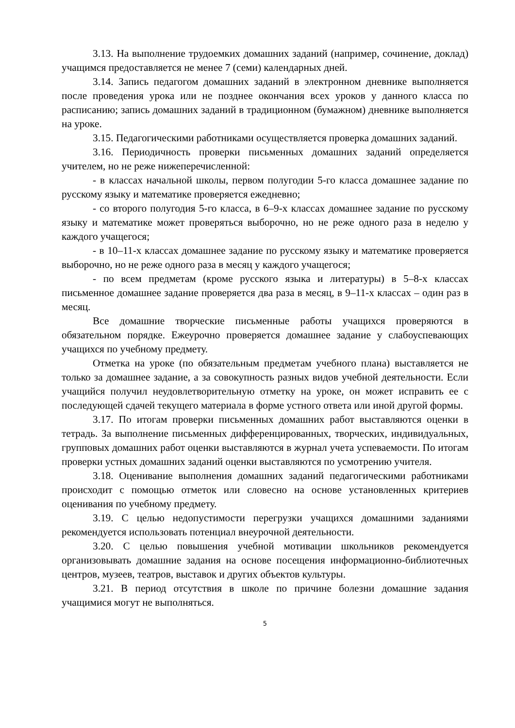3.13. На выполнение трудоемких домашних заданий (например, сочинение, доклад) учащимся предоставляется не менее 7 (семи) календарных дней.
3.14. Запись педагогом домашних заданий в электронном дневнике выполняется после проведения урока или не позднее окончания всех уроков у данного класса по расписанию; запись домашних заданий в традиционном (бумажном) дневнике выполняется на уроке.
3.15. Педагогическими работниками осуществляется проверка домашних заданий.
3.16. Периодичность проверки письменных домашних заданий определяется учителем, но не реже нижеперечисленной:
- в классах начальной школы, первом полугодии 5-го класса домашнее задание по русскому языку и математике проверяется ежедневно;
- со второго полугодия 5-го класса, в 6–9-х классах домашнее задание по русскому языку и математике может проверяться выборочно, но не реже одного раза в неделю у каждого учащегося;
- в 10–11-х классах домашнее задание по русскому языку и математике проверяется выборочно, но не реже одного раза в месяц у каждого учащегося;
- по всем предметам (кроме русского языка и литературы) в 5–8-х классах письменное домашнее задание проверяется два раза в месяц, в 9–11-х классах – один раз в месяц.
Все домашние творческие письменные работы учащихся проверяются в обязательном порядке. Ежеурочно проверяется домашнее задание у слабоуспевающих учащихся по учебному предмету.
Отметка на уроке (по обязательным предметам учебного плана) выставляется не только за домашнее задание, а за совокупность разных видов учебной деятельности. Если учащийся получил неудовлетворительную отметку на уроке, он может исправить ее с последующей сдачей текущего материала в форме устного ответа или иной другой формы.
3.17. По итогам проверки письменных домашних работ выставляются оценки в тетрадь. За выполнение письменных дифференцированных, творческих, индивидуальных, групповых домашних работ оценки выставляются в журнал учета успеваемости. По итогам проверки устных домашних заданий оценки выставляются по усмотрению учителя.
3.18. Оценивание выполнения домашних заданий педагогическими работниками происходит с помощью отметок или словесно на основе установленных критериев оценивания по учебному предмету.
3.19. С целью недопустимости перегрузки учащихся домашними заданиями рекомендуется использовать потенциал внеурочной деятельности.
3.20. С целью повышения учебной мотивации школьников рекомендуется организовывать домашние задания на основе посещения информационно-библиотечных центров, музеев, театров, выставок и других объектов культуры.
3.21. В период отсутствия в школе по причине болезни домашние задания учащимися могут не выполняться.
5